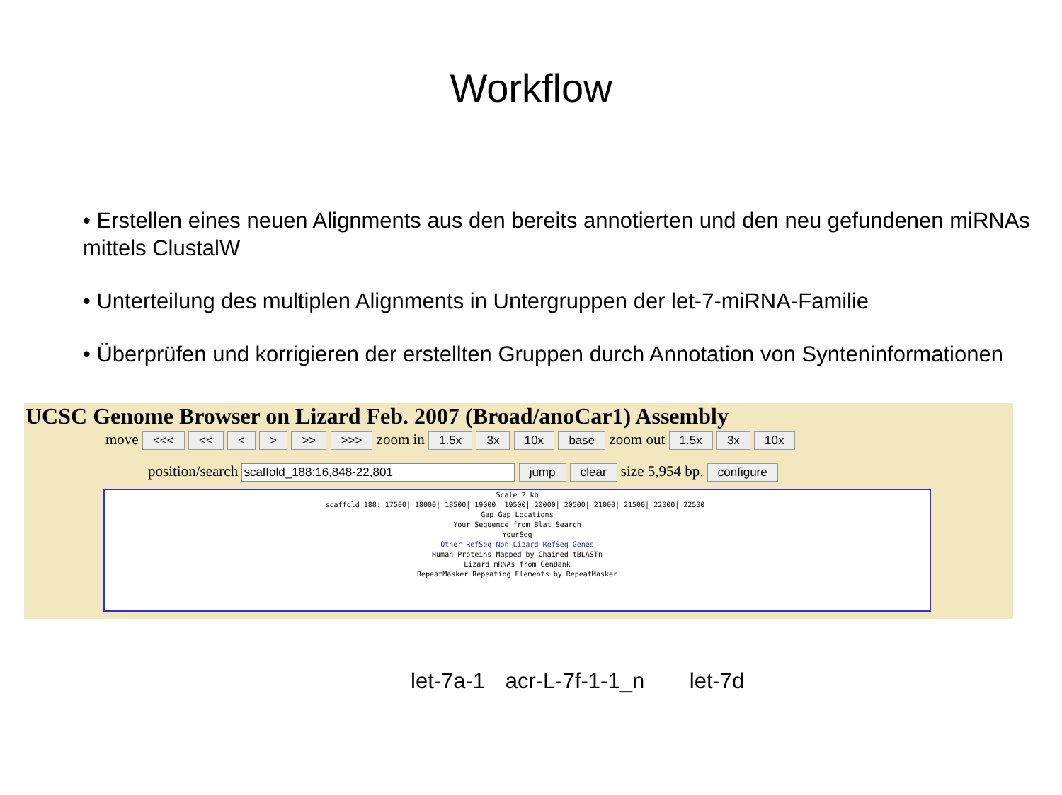Workflow
• Erstellen eines neuen Alignments aus den bereits annotierten und den neu gefundenen miRNAs mittels ClustalW
• Unterteilung des multiplen Alignments in Untergruppen der let-7-miRNA-Familie
• Überprüfen und korrigieren der erstellten Gruppen durch Annotation von Synteninformationen
UCSC Genome Browser on Lizard Feb. 2007 (Broad/anoCar1) Assembly
move <<< << < > >> >>> zoom in 1.5x 3x 10x base zoom out 1.5x 3x 10x
position/search scaffold_188:16,848-22,801 jump clear size 5,954 bp. configure
Scale 2 kb
scaffold_188: 17500| 18000| 18500| 19000| 19500| 20000| 20500| 21000| 21500| 22000| 22500|
Gap Gap Locations
Your Sequence from Blat Search
YourSeq
Other RefSeq Non-Lizard RefSeq Genes
Human Proteins Mapped by Chained tBLASTn
Lizard mRNAs from GenBank
RepeatMasker Repeating Elements by RepeatMasker
let-7a-1 acr-L-7f-1-1_n let-7d